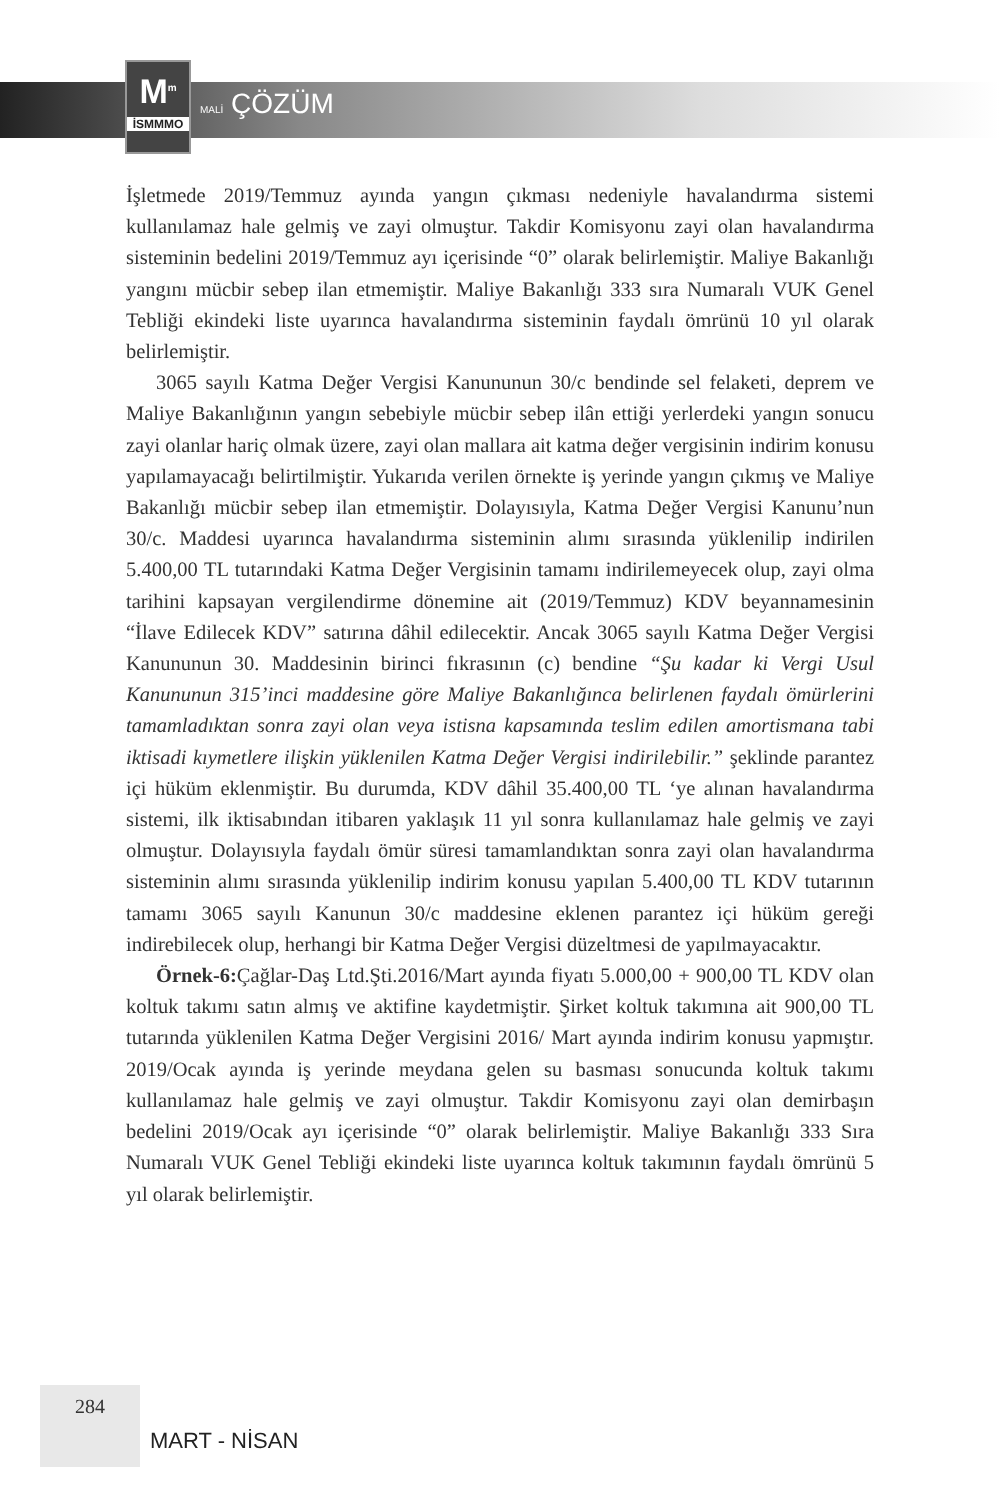M<sup>m</sup>
İSMMMO
MALİ ÇÖZÜM
İşletmede 2019/Temmuz ayında yangın çıkması nedeniyle havalandırma sistemi kullanılamaz hale gelmiş ve zayi olmuştur. Takdir Komisyonu zayi olan havalandırma sisteminin bedelini 2019/Temmuz ayı içerisinde “0” olarak belirlemiştir. Maliye Bakanlığı yangını mücbir sebep ilan etmemiştir. Maliye Bakanlığı 333 sıra Numaralı VUK Genel Tebliği ekindeki liste uyarınca havalandırma sisteminin faydalı ömrünü 10 yıl olarak belirlemiştir.
3065 sayılı Katma Değer Vergisi Kanununun 30/c bendinde sel felaketi, deprem ve Maliye Bakanlığının yangın sebebiyle mücbir sebep ilân ettiği yerlerdeki yangın sonucu zayi olanlar hariç olmak üzere, zayi olan mallara ait katma değer vergisinin indirim konusu yapılamayacağı belirtilmiştir. Yukarıda verilen örnekte iş yerinde yangın çıkmış ve Maliye Bakanlığı mücbir sebep ilan etmemiştir. Dolayısıyla, Katma Değer Vergisi Kanunu’nun 30/c. Maddesi uyarınca havalandırma sisteminin alımı sırasında yüklenilip indirilen 5.400,00 TL tutarındaki Katma Değer Vergisinin tamamı indirilemeyecek olup, zayi olma tarihini kapsayan vergilendirme dönemine ait (2019/Temmuz) KDV beyannamesinin “İlave Edilecek KDV” satırına dâhil edilecektir. Ancak 3065 sayılı Katma Değer Vergisi Kanununun 30. Maddesinin birinci fıkrasının (c) bendine “Şu kadar ki Vergi Usul Kanununun 315’inci maddesine göre Maliye Bakanlığınca belirlenen faydalı ömürlerini tamamladıktan sonra zayi olan veya istisna kapsamında teslim edilen amortismana tabi iktisadi kıymetlere ilişkin yüklenilen Katma Değer Vergisi indirilebilir.” şeklinde parantez içi hüküm eklenmiştir. Bu durumda, KDV dâhil 35.400,00 TL ‘ye alınan havalandırma sistemi, ilk iktisabından itibaren yaklaşık 11 yıl sonra kullanılamaz hale gelmiş ve zayi olmuştur. Dolayısıyla faydalı ömür süresi tamamlandıktan sonra zayi olan havalandırma sisteminin alımı sırasında yüklenilip indirim konusu yapılan 5.400,00 TL KDV tutarının tamamı 3065 sayılı Kanunun 30/c maddesine eklenen parantez içi hüküm gereği indirebilecek olup, herhangi bir Katma Değer Vergisi düzeltmesi de yapılmayacaktır.
Örnek-6: Çağlar-Daş Ltd.Şti.2016/Mart ayında fiyatı 5.000,00 + 900,00 TL KDV olan koltuk takımı satın almış ve aktifine kaydetmiştir. Şirket koltuk takımına ait 900,00 TL tutarında yüklenilen Katma Değer Vergisini 2016/ Mart ayında indirim konusu yapmıştır. 2019/Ocak ayında iş yerinde meydana gelen su basması sonucunda koltuk takımı kullanılamaz hale gelmiş ve zayi olmuştur. Takdir Komisyonu zayi olan demirbaşın bedelini 2019/Ocak ayı içerisinde “0” olarak belirlemiştir. Maliye Bakanlığı 333 Sıra Numaralı VUK Genel Tebliği ekindeki liste uyarınca koltuk takımının faydalı ömrünü 5 yıl olarak belirlemiştir.
284
MART - NİSAN